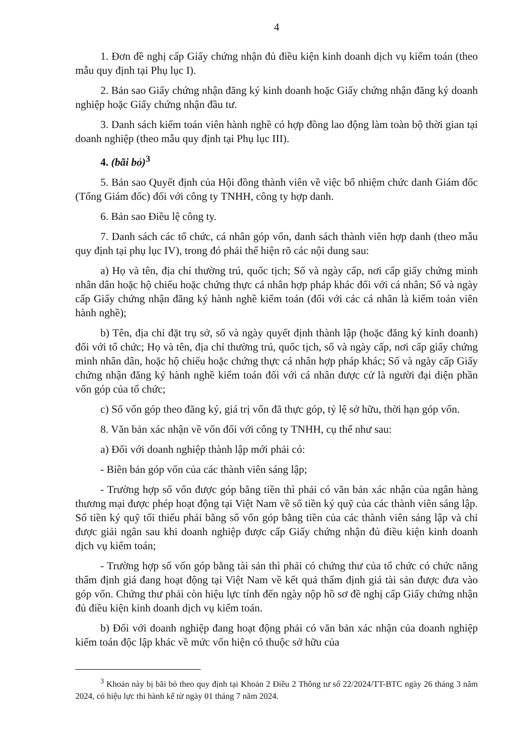4
1. Đơn đề nghị cấp Giấy chứng nhận đủ điều kiện kinh doanh dịch vụ kiểm toán (theo mẫu quy định tại Phụ lục I).
2. Bản sao Giấy chứng nhận đăng ký kinh doanh hoặc Giấy chứng nhận đăng ký doanh nghiệp hoặc Giấy chứng nhận đầu tư.
3. Danh sách kiểm toán viên hành nghề có hợp đồng lao động làm toàn bộ thời gian tại doanh nghiệp (theo mẫu quy định tại Phụ lục III).
4. (bãi bỏ)<sup>3</sup>
5. Bản sao Quyết định của Hội đồng thành viên về việc bổ nhiệm chức danh Giám đốc (Tổng Giám đốc) đối với công ty TNHH, công ty hợp danh.
6. Bản sao Điều lệ công ty.
7. Danh sách các tổ chức, cá nhân góp vốn, danh sách thành viên hợp danh (theo mẫu quy định tại phụ lục IV), trong đó phải thể hiện rõ các nội dung sau:
a) Họ và tên, địa chỉ thường trú, quốc tịch; Số và ngày cấp, nơi cấp giấy chứng minh nhân dân hoặc hộ chiếu hoặc chứng thực cá nhân hợp pháp khác đối với cá nhân; Số và ngày cấp Giấy chứng nhận đăng ký hành nghề kiểm toán (đối với các cá nhân là kiểm toán viên hành nghề);
b) Tên, địa chỉ đặt trụ sở, số và ngày quyết định thành lập (hoặc đăng ký kinh doanh) đối với tổ chức; Họ và tên, địa chỉ thường trú, quốc tịch, số và ngày cấp, nơi cấp giấy chứng minh nhân dân, hoặc hộ chiếu hoặc chứng thực cá nhân hợp pháp khác; Số và ngày cấp Giấy chứng nhận đăng ký hành nghề kiểm toán đối với cá nhân được cử là người đại diện phần vốn góp của tổ chức;
c) Số vốn góp theo đăng ký, giá trị vốn đã thực góp, tỷ lệ sở hữu, thời hạn góp vốn.
8. Văn bản xác nhận về vốn đối với công ty TNHH, cụ thể như sau:
a) Đối với doanh nghiệp thành lập mới phải có:
- Biên bản góp vốn của các thành viên sáng lập;
- Trường hợp số vốn được góp bằng tiền thì phải có văn bản xác nhận của ngân hàng thương mại được phép hoạt động tại Việt Nam về số tiền ký quỹ của các thành viên sáng lập. Số tiền ký quỹ tối thiểu phải bằng số vốn góp bằng tiền của các thành viên sáng lập và chỉ được giải ngân sau khi doanh nghiệp được cấp Giấy chứng nhận đủ điều kiện kinh doanh dịch vụ kiểm toán;
- Trường hợp số vốn góp bằng tài sản thì phải có chứng thư của tổ chức có chức năng thẩm định giá đang hoạt động tại Việt Nam về kết quả thẩm định giá tài sản được đưa vào góp vốn. Chứng thư phải còn hiệu lực tính đến ngày nộp hồ sơ đề nghị cấp Giấy chứng nhận đủ điều kiện kinh doanh dịch vụ kiểm toán.
b) Đối với doanh nghiệp đang hoạt động phải có văn bản xác nhận của doanh nghiệp kiểm toán độc lập khác về mức vốn hiện có thuộc sở hữu của
<sup>3</sup> Khoản này bị bãi bỏ theo quy định tại Khoản 2 Điều 2 Thông tư số 22/2024/TT-BTC ngày 26 tháng 3 năm 2024, có hiệu lực thi hành kể từ ngày 01 tháng 7 năm 2024.